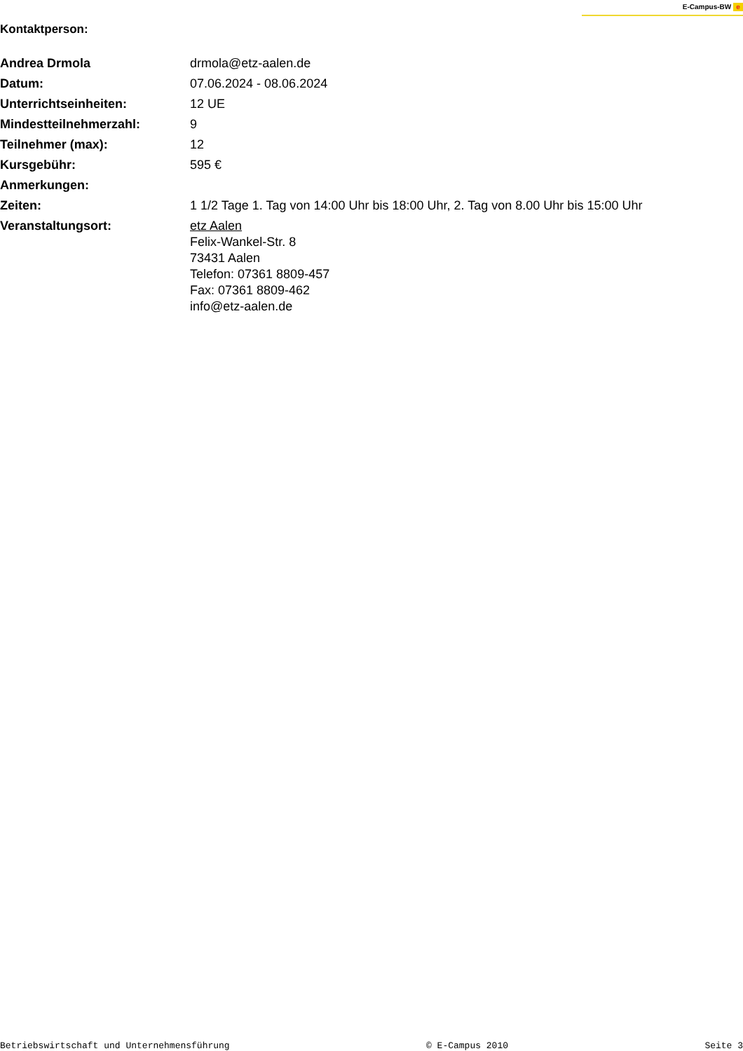E-Campus-BW e
Kontaktperson:
| Andrea Drmola | drmola@etz-aalen.de |
| Datum: | 07.06.2024 - 08.06.2024 |
| Unterrichtseinheiten: | 12 UE |
| Mindestteilnehmerzahl: | 9 |
| Teilnehmer (max): | 12 |
| Kursgebühr: | 595 € |
| Anmerkungen: | |
| Zeiten: | 1 1/2 Tage 1. Tag von 14:00 Uhr bis 18:00 Uhr, 2. Tag von 8.00 Uhr bis 15:00 Uhr |
| Veranstaltungsort: | etz Aalen Felix-Wankel-Str. 8 73431 Aalen Telefon: 07361 8809-457 Fax: 07361 8809-462 info@etz-aalen.de |
Betriebswirtschaft und Unternehmensführung © E-Campus 2010 Seite 3